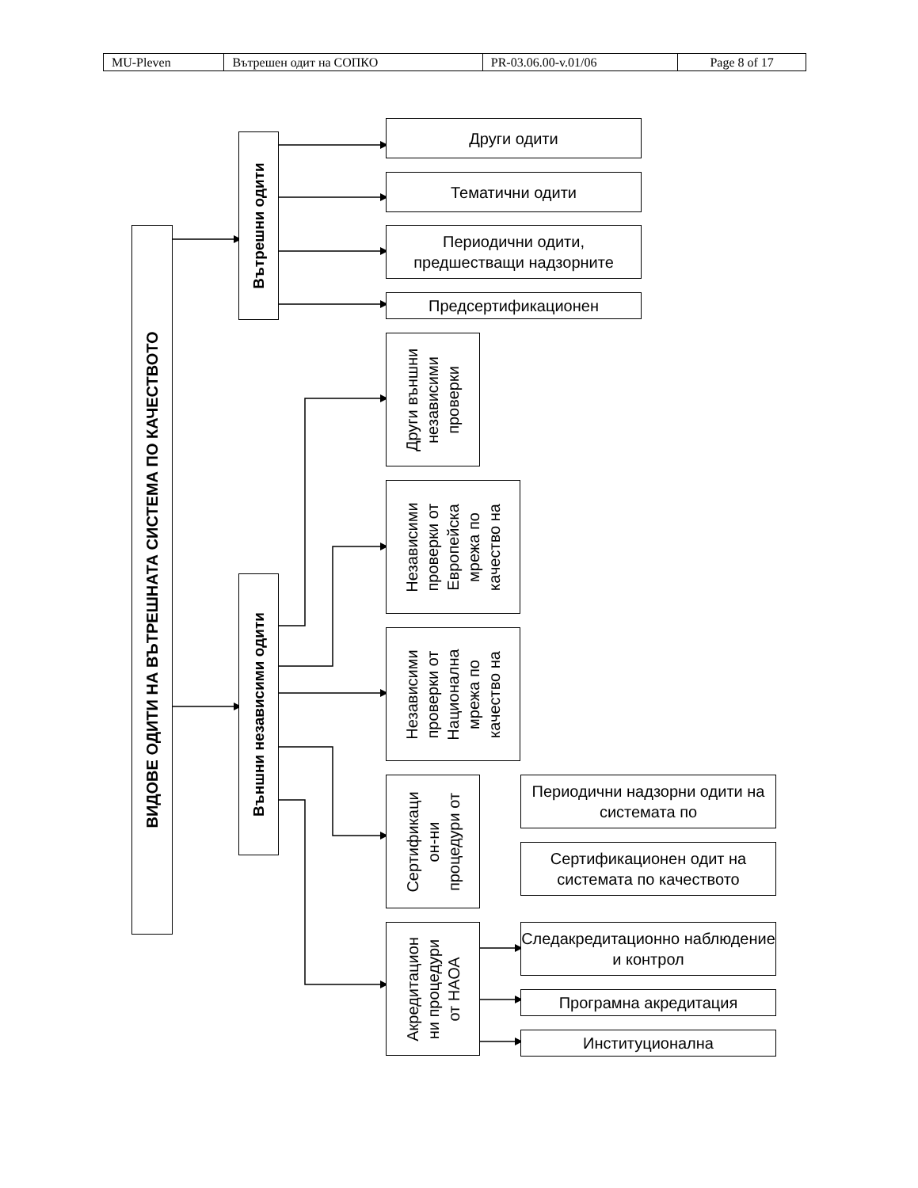| MU-Pleven | Вътрешен одит на СОПКО | PR-03.06.00-v.01/06 | Page 8 of 17 |
ВИДОВЕ ОДИТИ НА ВЪТРЕШНАТА СИСТЕМА ПО КАЧЕСТВОТО
Вътрешни одити
Външни независими одити
Други одити
Тематични одити
Периодични одити, предшестващи надзорните
Предсертификационен
Други външни
независими
проверки
Независими
проверки от
Европейска
мрежа по
качество на
Независими
проверки от
Национална
мрежа по
качество на
Сертификаци
он-ни
процедури от
Периодични надзорни одити на системата по
Сертификационен одит на системата по качеството
Акредитацион
ни процедури
от НАОА
Следакредитационно наблюдение и контрол
Програмна акредитация
Институционална